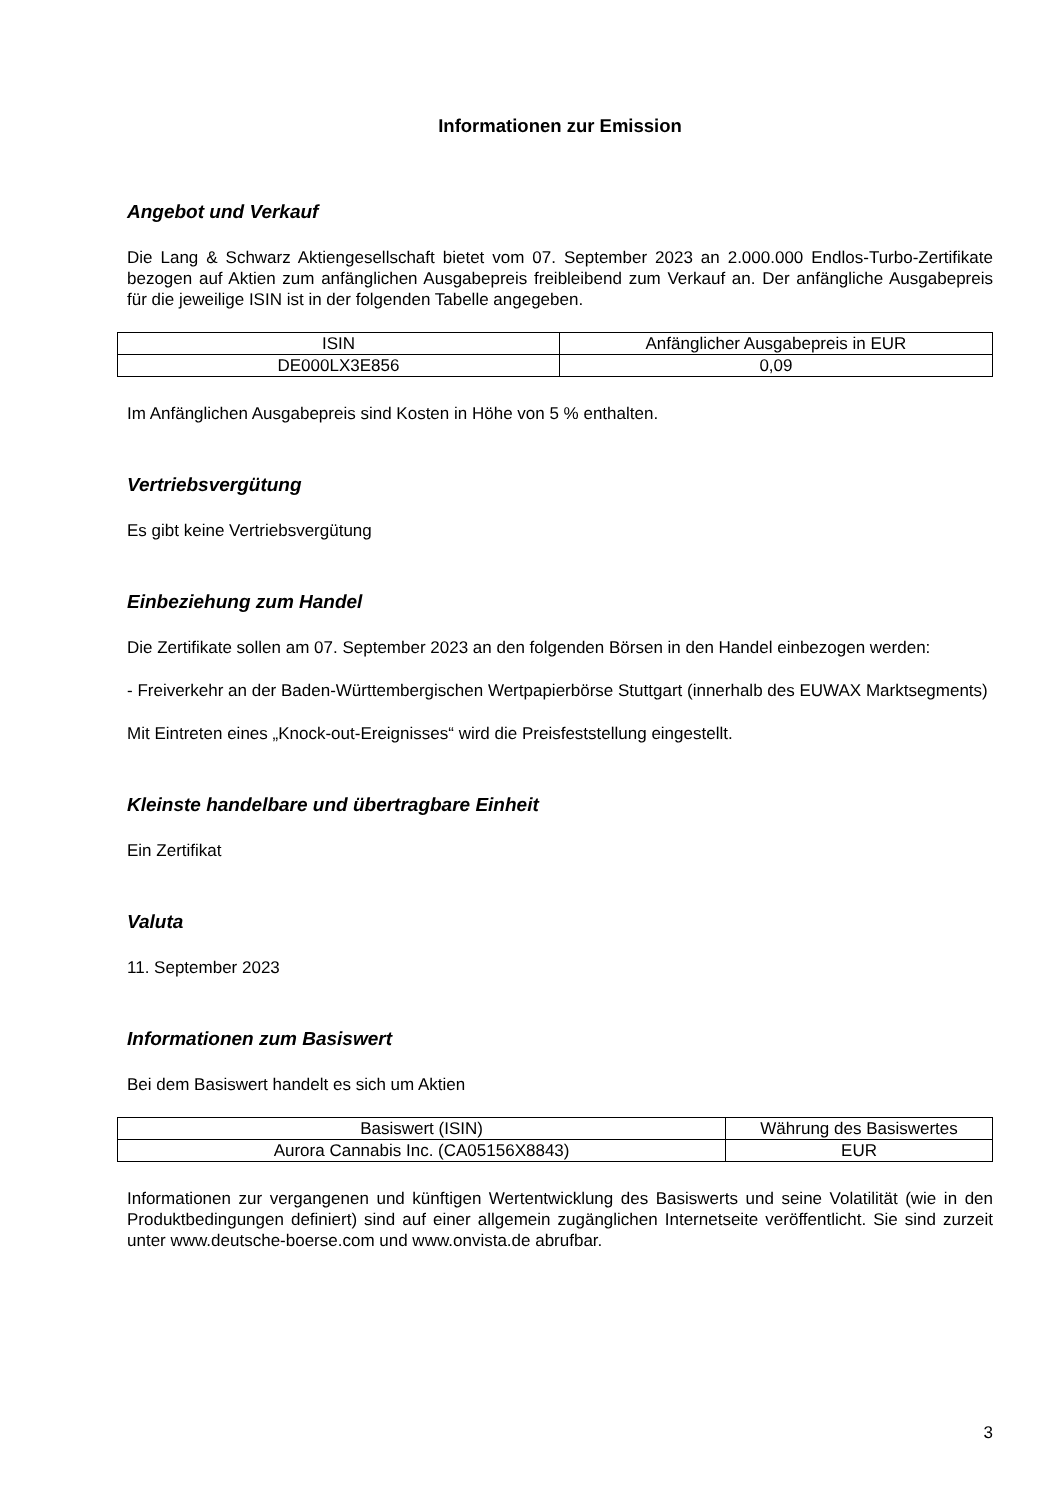Informationen zur Emission
Angebot und Verkauf
Die Lang & Schwarz Aktiengesellschaft bietet vom 07. September 2023 an 2.000.000 Endlos-Turbo-Zertifikate bezogen auf Aktien zum anfänglichen Ausgabepreis freibleibend zum Verkauf an. Der anfängliche Ausgabepreis für die jeweilige ISIN ist in der folgenden Tabelle angegeben.
| ISIN | Anfänglicher Ausgabepreis in EUR |
| DE000LX3E856 | 0,09 |
Im Anfänglichen Ausgabepreis sind Kosten in Höhe von 5 % enthalten.
Vertriebsvergütung
Es gibt keine Vertriebsvergütung
Einbeziehung zum Handel
Die Zertifikate sollen am 07. September 2023 an den folgenden Börsen in den Handel einbezogen werden:
- Freiverkehr an der Baden-Württembergischen Wertpapierbörse Stuttgart (innerhalb des EUWAX Marktsegments)
Mit Eintreten eines „Knock-out-Ereignisses“ wird die Preisfeststellung eingestellt.
Kleinste handelbare und übertragbare Einheit
Ein Zertifikat
Valuta
11. September 2023
Informationen zum Basiswert
Bei dem Basiswert handelt es sich um Aktien
| Basiswert (ISIN) | Währung des Basiswertes |
| Aurora Cannabis Inc. (CA05156X8843) | EUR |
Informationen zur vergangenen und künftigen Wertentwicklung des Basiswerts und seine Volatilität (wie in den Produktbedingungen definiert) sind auf einer allgemein zugänglichen Internetseite veröffentlicht. Sie sind zurzeit unter www.deutsche-boerse.com und www.onvista.de abrufbar.
3